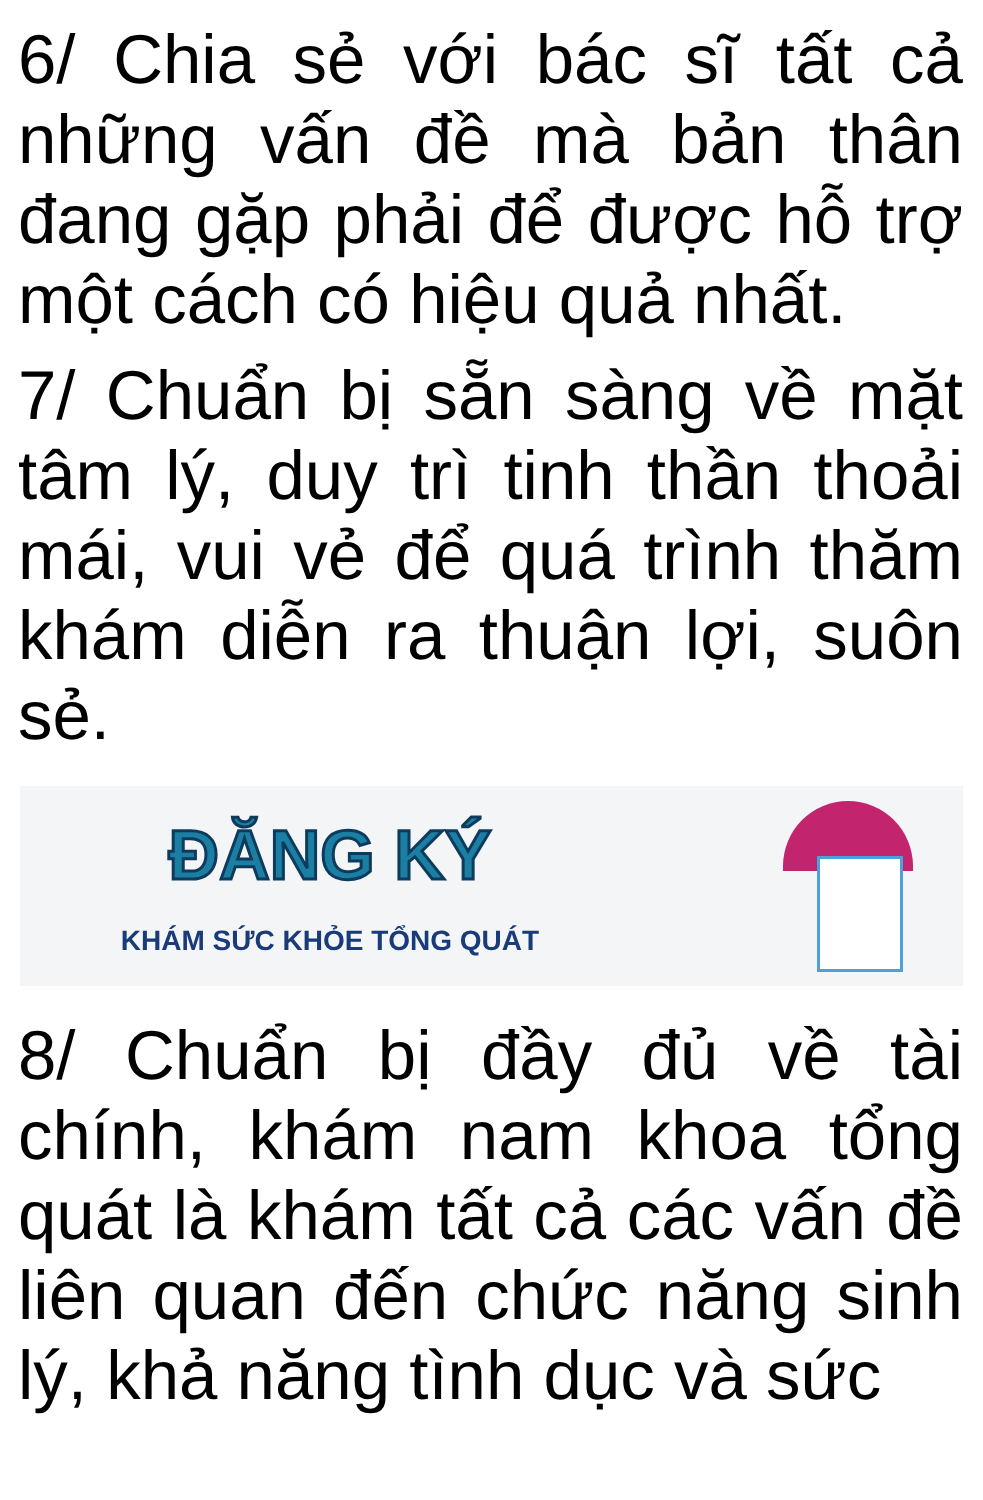6/ Chia sẻ với bác sĩ tất cả những vấn đề mà bản thân đang gặp phải để được hỗ trợ một cách có hiệu quả nhất.
7/ Chuẩn bị sẵn sàng về mặt tâm lý, duy trì tinh thần thoải mái, vui vẻ để quá trình thăm khám diễn ra thuận lợi, suôn sẻ.
ĐĂNG KÝ
KHÁM SỨC KHỎE TỔNG QUÁT
8/ Chuẩn bị đầy đủ về tài chính, khám nam khoa tổng quát là khám tất cả các vấn đề liên quan đến chức năng sinh lý, khả năng tình dục và sức